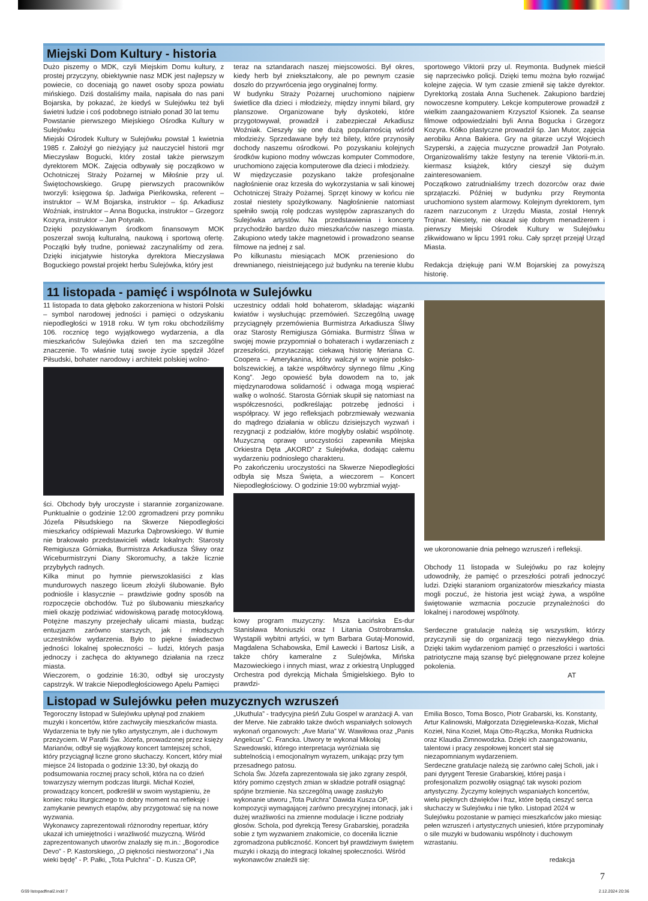Miejski Dom Kultury - historia
Dużo piszemy o MDK, czyli Miejskim Domu kultury, z prostej przyczyny, obiektywnie nasz MDK jest najlepszy w powiecie, co doceniają go nawet osoby spoza powiatu mińskiego. Dziś dostaliśmy maila, napisała do nas pani Bojarska, by pokazać, że kiedyś w Sulejówku też byli świetni ludzie i coś podobnego istniało ponad 30 lat temu
Powstanie pierwszego Miejskiego Ośrodka Kultury w Sulejówku
Miejski Ośrodek Kultury w Sulejówku powstał 1 kwietnia 1985 r. Założył go nieżyjący już nauczyciel historii mgr Mieczysław Bogucki, który został także pierwszym dyrektorem MOK. Zajęcia odbywały się początkowo w Ochotniczej Straży Pożarnej w Miłośnie przy ul. Świętochowskiego. Grupę pierwszych pracowników tworzyli: księgowa śp. Jadwiga Pieńkowska, referent – instruktor – W.M Bojarska, instruktor – śp. Arkadiusz Woźniak, instruktor – Anna Bogucka, instruktor – Grzegorz Kozyra, instruktor – Jan Potyrało.
Dzięki pozyskiwanym środkom finansowym MOK poszerzał swoją kulturalną, naukową i sportową ofertę. Początki były trudne, ponieważ zaczynaliśmy od zera. Dzięki inicjatywie historyka dyrektora Mieczysława Boguckiego powstał projekt herbu Sulejówka, który jest
teraz na sztandarach naszej miejscowości. Był okres, kiedy herb był zniekształcony, ale po pewnym czasie doszło do przywrócenia jego oryginalnej formy.
W budynku Straży Pożarnej uruchomiono najpierw świetlice dla dzieci i młodzieży, między innymi bilard, gry planszowe. Organizowane były dyskoteki, które przygotowywał, prowadził i zabezpieczał Arkadiusz Woźniak. Cieszyły się one dużą popularnością wśród młodzieży. Sprzedawane były też bilety, które przynosiły dochody naszemu ośrodkowi. Po pozyskaniu kolejnych środków kupiono modny wówczas komputer Commodore, uruchomiono zajęcia komputerowe dla dzieci i młodzieży.
W międzyczasie pozyskano także profesjonalne nagłośnienie oraz krzesła do wykorzystania w sali kinowej Ochotniczej Straży Pożarnej. Sprzęt kinowy w końcu nie został niestety spożytkowany. Nagłośnienie natomiast spełniło swoją rolę podczas występów zapraszanych do Sulejówka artystów. Na przedstawienia i koncerty przychodziło bardzo dużo mieszkańców naszego miasta. Zakupiono wtedy także magnetowid i prowadzono seanse filmowe na jednej z sal.
Po kilkunastu miesiącach MOK przeniesiono do drewnianego, nieistniejącego już budynku na terenie klubu
sportowego Viktorii przy ul. Reymonta. Budynek mieścił się naprzeciwko policji. Dzięki temu można było rozwijać kolejne zajęcia. W tym czasie zmienił się także dyrektor. Dyrektorką została Anna Suchenek. Zakupiono bardziej nowoczesne komputery. Lekcje komputerowe prowadził z wielkim zaangażowaniem Krzysztof Ksionek. Za seanse filmowe odpowiedzialni byli Anna Bogucka i Grzegorz Kozyra. Kółko plastyczne prowadził śp. Jan Mutor, zajęcia aerobiku Anna Bakiera. Gry na gitarze uczył Wojciech Szyperski, a zajęcia muzyczne prowadził Jan Potyrało. Organizowaliśmy także festyny na terenie Viktorii-m.in. kiermasz książek, który cieszył się dużym zainteresowaniem.
Początkowo zatrudnialiśmy trzech dozorców oraz dwie sprzątaczki. Później w budynku przy Reymonta uruchomiono system alarmowy. Kolejnym dyrektorem, tym razem narzuconym z Urzędu Miasta, został Henryk Trojnar. Niestety, nie okazał się dobrym menadżerem i pierwszy Miejski Ośrodek Kultury w Sulejówku zlikwidowano w lipcu 1991 roku. Cały sprzęt przejął Urząd Miasta.
Redakcja dziękuję pani W.M Bojarskiej za powyższą historię.
11 listopada - pamięć i wspólnota w Sulejówku
11 listopada to data głęboko zakorzeniona w historii Polski – symbol narodowej jedności i pamięci o odzyskaniu niepodległości w 1918 roku. W tym roku obchodziliśmy 106. rocznicę tego wyjątkowego wydarzenia, a dla mieszkańców Sulejówka dzień ten ma szczególne znaczenie. To właśnie tutaj swoje życie spędził Józef Piłsudski, bohater narodowy i architekt polskiej wolno-
ści. Obchody były uroczyste i starannie zorganizowane. Punktualnie o godzinie 12:00 zgromadzeni przy pomniku Józefa Piłsudskiego na Skwerze Niepodległości mieszkańcy odśpiewali Mazurka Dąbrowskiego. W tłumie nie brakowało przedstawicieli władz lokalnych: Starosty Remigiusza Górniaka, Burmistrza Arkadiusza Śliwy oraz Wiceburmistrzyni Diany Skoromuchy, a także licznie przybyłych radnych.
Kilka minut po hymnie pierwszoklasiści z klas mundurowych naszego liceum złożyli ślubowanie. Było podniośle i klasycznie – prawdziwie godny sposób na rozpoczęcie obchodów. Tuż po ślubowaniu mieszkańcy mieli okazję podziwiać widowiskową paradę motocyklową. Potężne maszyny przejechały ulicami miasta, budząc entuzjazm zarówno starszych, jak i młodszych uczestników wydarzenia. Było to piękne świadectwo jedności lokalnej społeczności – ludzi, których pasja jednoczy i zachęca do aktywnego działania na rzecz miasta.
Wieczorem, o godzinie 16:30, odbył się uroczysty capstrzyk. W trakcie Niepodległościowego Apelu Pamięci
uczestnicy oddali hołd bohaterom, składając wiązanki kwiatów i wysłuchując przemówień. Szczególną uwagę przyciągnęły przemówienia Burmistrza Arkadiusza Śliwy oraz Starosty Remigiusza Górniaka. Burmistrz Śliwa w swojej mowie przypomniał o bohaterach i wydarzeniach z przeszłości, przytaczając ciekawą historię Meriana C. Coopera – Amerykanina, który walczył w wojnie polsko-bolszewickiej, a także współtwórcy słynnego filmu „King Kong”. Jego opowieść była dowodem na to, jak międzynarodowa solidarność i odwaga mogą wspierać walkę o wolność. Starosta Górniak skupił się natomiast na współczesności, podkreślając potrzebę jedności i współpracy. W jego refleksjach pobrzmiewały wezwania do mądrego działania w obliczu dzisiejszych wyzwań i rezygnacji z podziałów, które mogłyby osłabić wspólnotę. Muzyczną oprawę uroczystości zapewniła Miejska Orkiestra Dęta „AKORD” z Sulejówka, dodając całemu wydarzeniu podniosłego charakteru.
Po zakończeniu uroczystości na Skwerze Niepodległości odbyła się Msza Święta, a wieczorem – Koncert Niepodległościowy. O godzinie 19:00 wybrzmiał wyjąt-
kowy program muzyczny: Msza Łacińska Es-dur Stanisława Moniuszki oraz I Litania Ostrobramska. Wystąpili wybitni artyści, w tym Barbara Gutaj-Monowid, Magdalena Schabowska, Emil Ławecki i Bartosz Lisik, a także chóry kameralne z Sulejówka, Mińska Mazowieckiego i innych miast, wraz z orkiestrą Unplugged Orchestra pod dyrekcją Michała Śmigielskiego. Było to prawdzi-
we ukoronowanie dnia pełnego wzruszeń i refleksji.
Obchody 11 listopada w Sulejówku po raz kolejny udowodniły, że pamięć o przeszłości potrafi jednoczyć ludzi. Dzięki staraniom organizatorów mieszkańcy miasta mogli poczuć, że historia jest wciąż żywa, a wspólne świętowanie wzmacnia poczucie przynależności do lokalnej i narodowej wspólnoty.
Serdeczne gratulacje należą się wszystkim, którzy przyczynili się do organizacji tego niezwykłego dnia. Dzięki takim wydarzeniom pamięć o przeszłości i wartości patriotyczne mają szansę być pielęgnowane przez kolejne pokolenia.
AT
Listopad w Sulejówku pełen muzycznych wzruszeń
Tegoroczny listopad w Sulejówku upłynął pod znakiem muzyki i koncertów, które zachwyciły mieszkańców miasta. Wydarzenia te były nie tylko artystycznym, ale i duchowym przeżyciem. W Parafii Św. Józefa, prowadzonej przez księży Marianów, odbył się wyjątkowy koncert tamtejszej scholi, który przyciągnął liczne grono słuchaczy. Koncert, który miał miejsce 24 listopada o godzinie 13:30, był okazją do podsumowania rocznej pracy scholi, która na co dzień towarzyszy wiernym podczas liturgii. Michał Kozieł, prowadzący koncert, podkreślił w swoim wystąpieniu, że koniec roku liturgicznego to dobry moment na refleksję i zamykanie pewnych etapów, aby przygotować się na nowe wyzwania.
Wykonawcy zaprezentowali różnorodny repertuar, który ukazał ich umiejętności i wrażliwość muzyczną. Wśród zaprezentowanych utworów znalazły się m.in.: „Bogorodice Devo” - P. Kastorskiego, „O piękności niestworzona” i „Na wieki będę” - P. Pałki, „Tota Pulchra” - D. Kusza OP,
„Ukuthula” - tradycyjna pieśń Zulu Gospel w aranżacji A. van der Merve. Nie zabrakło także dwóch wspaniałych solowych wykonań organowych: „Ave Maria” W. Wawiłowa oraz „Panis Angelicus” C. Francka. Utwory te wykonał Mikołaj Szwedowski, którego interpretacja wyróżniała się subtelnością i emocjonalnym wyrazem, unikając przy tym przesadnego patosu.
Schola Św. Józefa zaprezentowała się jako zgrany zespół, który pomimo częstych zmian w składzie potrafił osiągnąć spójne brzmienie. Na szczególną uwagę zasłużyło wykonanie utworu „Tota Pulchra” Dawida Kusza OP, kompozycji wymagającej zarówno precyzyjnej intonacji, jak i dużej wrażliwości na zmienne modulacje i liczne podziały głosów. Schola, pod dyrekcją Teresy Grabarskiej, poradziła sobie z tym wyzwaniem znakomicie, co doceniła licznie zgromadzona publiczność. Koncert był prawdziwym świętem muzyki i okazją do integracji lokalnej społeczności. Wśród wykonawców znaleźli się:
Emilia Bosco, Toma Bosco, Piotr Grabarski, ks. Konstanty, Artur Kalinowski, Małgorzata Dzięgielewska-Kozak, Michał Kozieł, Nina Kozieł, Maja Otto-Rączka, Monika Rudnicka oraz Klaudia Zimnowodzka. Dzięki ich zaangażowaniu, talentowi i pracy zespołowej koncert stał się niezapomnianym wydarzeniem.
Serdeczne gratulacje należą się zarówno całej Scholi, jak i pani dyrygent Teresie Grabarskiej, której pasja i profesjonalizm pozwoliły osiągnąć tak wysoki poziom artystyczny. Życzymy kolejnych wspaniałych koncertów, wielu pięknych dźwięków i fraz, które będą cieszyć serca słuchaczy w Sulejówku i nie tylko. Listopad 2024 w Sulejówku pozostanie w pamięci mieszkańców jako miesiąc pełen wzruszeń i artystycznych uniesień, które przypominały o sile muzyki w budowaniu wspólnoty i duchowym wzrastaniu.
redakcja
7
GS9 listopadfinal2.indd 7 2.12.2024 20:36